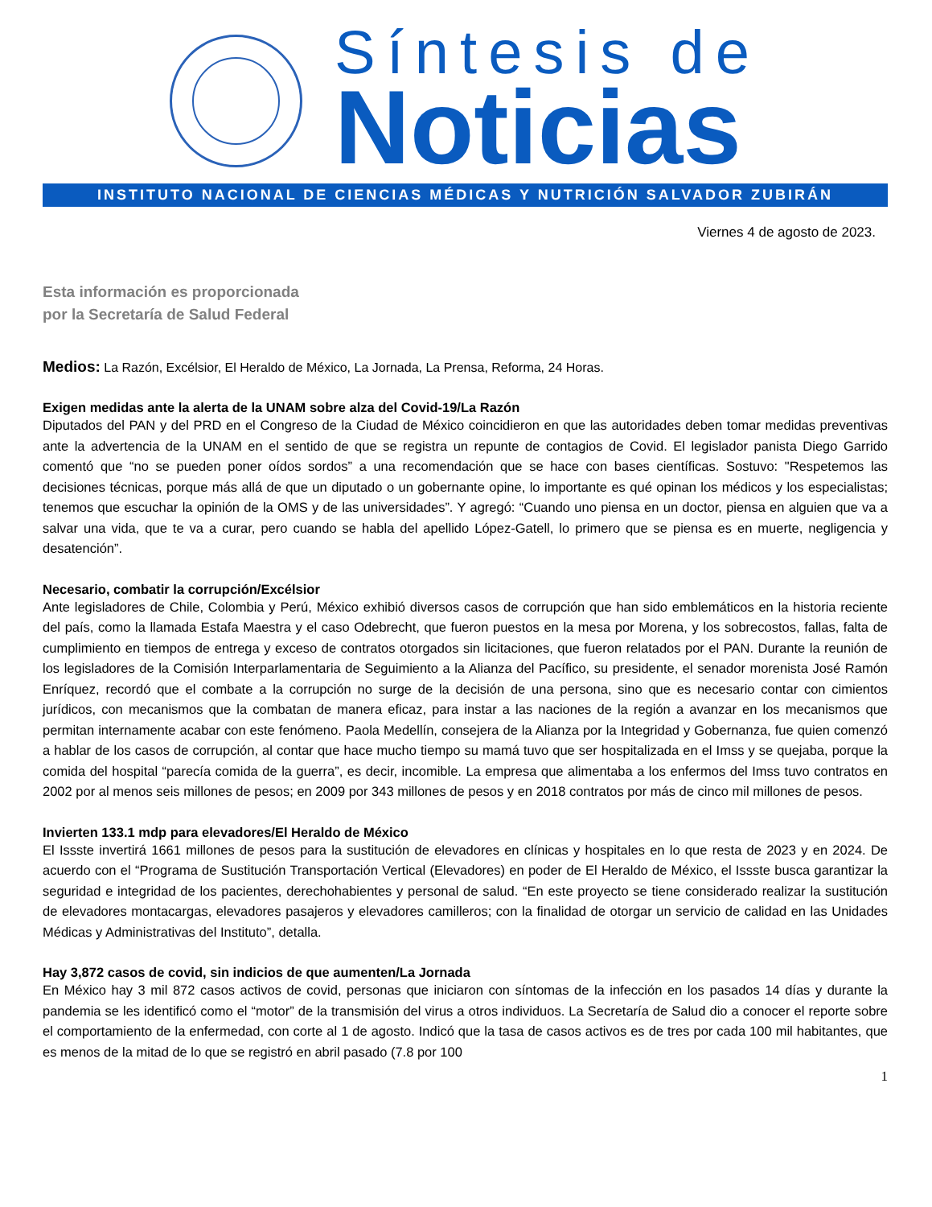Síntesis de
Noticias
INSTITUTO NACIONAL DE CIENCIAS MÉDICAS Y NUTRICIÓN SALVADOR ZUBIRÁN
Viernes 4 de agosto de 2023.
Esta información es proporcionada por la Secretaría de Salud Federal
Medios: La Razón, Excélsior, El Heraldo de México, La Jornada, La Prensa, Reforma, 24 Horas.
Exigen medidas ante la alerta de la UNAM sobre alza del Covid-19/La Razón
Diputados del PAN y del PRD en el Congreso de la Ciudad de México coincidieron en que las autoridades deben tomar medidas preventivas ante la advertencia de la UNAM en el sentido de que se registra un repunte de contagios de Covid. El legislador panista Diego Garrido comentó que “no se pueden poner oídos sordos” a una recomendación que se hace con bases científicas. Sostuvo: "Respetemos las decisiones técnicas, porque más allá de que un diputado o un gobernante opine, lo importante es qué opinan los médicos y los especialistas; tenemos que escuchar la opinión de la OMS y de las universidades”. Y agregó: “Cuando uno piensa en un doctor, piensa en alguien que va a salvar una vida, que te va a curar, pero cuando se habla del apellido López-Gatell, lo primero que se piensa es en muerte, negligencia y desatención”.
Necesario, combatir la corrupción/Excélsior
Ante legisladores de Chile, Colombia y Perú, México exhibió diversos casos de corrupción que han sido emblemáticos en la historia reciente del país, como la llamada Estafa Maestra y el caso Odebrecht, que fueron puestos en la mesa por Morena, y los sobrecostos, fallas, falta de cumplimiento en tiempos de entrega y exceso de contratos otorgados sin licitaciones, que fueron relatados por el PAN. Durante la reunión de los legisladores de la Comisión Interparlamentaria de Seguimiento a la Alianza del Pacífico, su presidente, el senador morenista José Ramón Enríquez, recordó que el combate a la corrupción no surge de la decisión de una persona, sino que es necesario contar con cimientos jurídicos, con mecanismos que la combatan de manera eficaz, para instar a las naciones de la región a avanzar en los mecanismos que permitan internamente acabar con este fenómeno. Paola Medellín, consejera de la Alianza por la Integridad y Gobernanza, fue quien comenzó a hablar de los casos de corrupción, al contar que hace mucho tiempo su mamá tuvo que ser hospitalizada en el Imss y se quejaba, porque la comida del hospital “parecía comida de la guerra”, es decir, incomible. La empresa que alimentaba a los enfermos del Imss tuvo contratos en 2002 por al menos seis millones de pesos; en 2009 por 343 millones de pesos y en 2018 contratos por más de cinco mil millones de pesos.
Invierten 133.1 mdp para elevadores/El Heraldo de México
El Issste invertirá 1661 millones de pesos para la sustitución de elevadores en clínicas y hospitales en lo que resta de 2023 y en 2024. De acuerdo con el “Programa de Sustitución Transportación Vertical (Elevadores) en poder de El Heraldo de México, el Issste busca garantizar la seguridad e integridad de los pacientes, derechohabientes y personal de salud. “En este proyecto se tiene considerado realizar la sustitución de elevadores montacargas, elevadores pasajeros y elevadores camilleros; con la finalidad de otorgar un servicio de calidad en las Unidades Médicas y Administrativas del Instituto”, detalla.
Hay 3,872 casos de covid, sin indicios de que aumenten/La Jornada
En México hay 3 mil 872 casos activos de covid, personas que iniciaron con síntomas de la infección en los pasados 14 días y durante la pandemia se les identificó como el “motor” de la transmisión del virus a otros individuos. La Secretaría de Salud dio a conocer el reporte sobre el comportamiento de la enfermedad, con corte al 1 de agosto. Indicó que la tasa de casos activos es de tres por cada 100 mil habitantes, que es menos de la mitad de lo que se registró en abril pasado (7.8 por 100
1